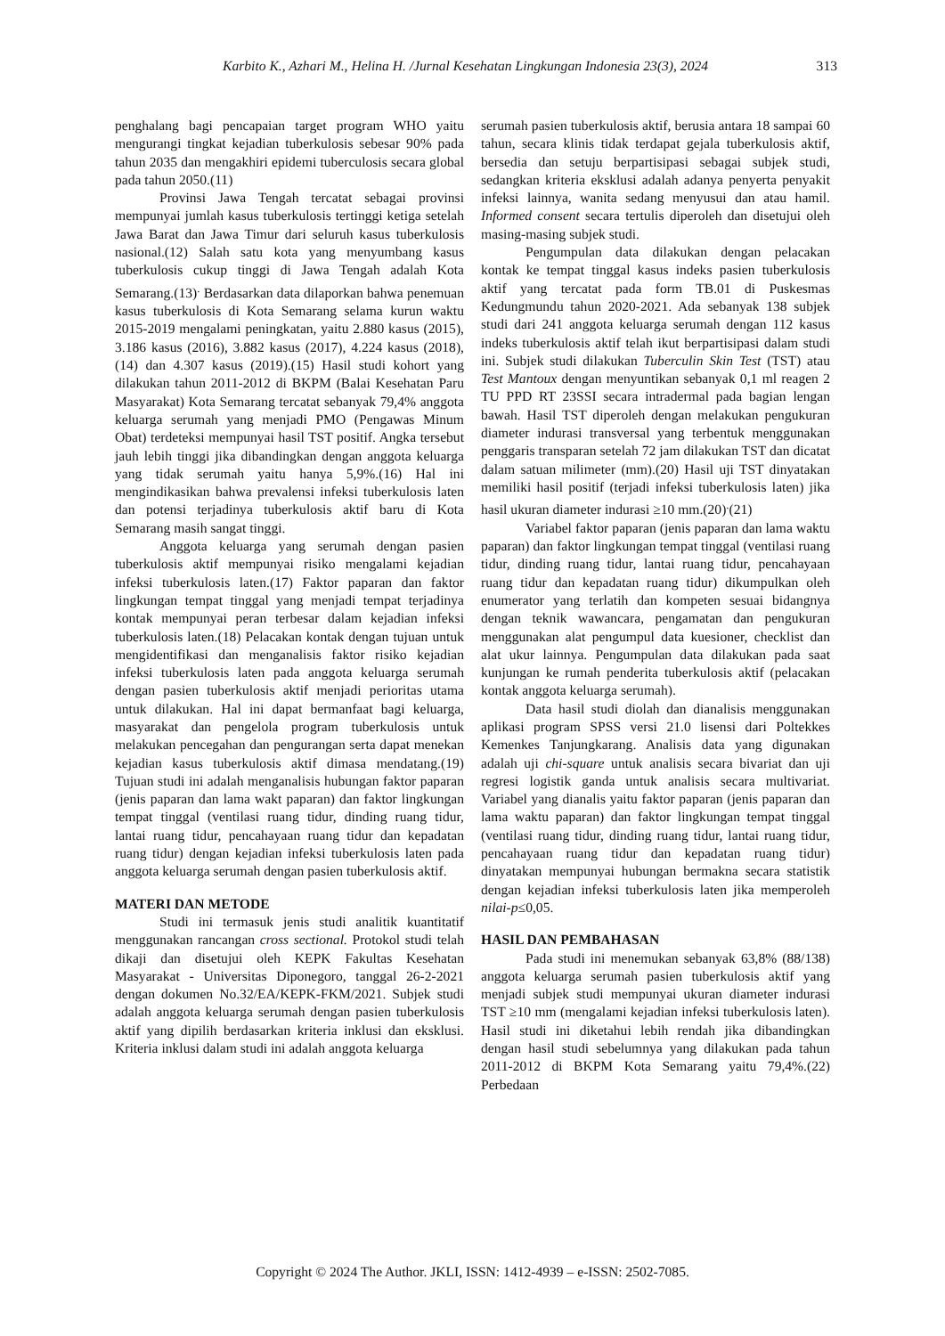Karbito K., Azhari M., Helina H. /Jurnal Kesehatan Lingkungan Indonesia 23(3), 2024 313
penghalang bagi pencapaian target program WHO yaitu mengurangi tingkat kejadian tuberkulosis sebesar 90% pada tahun 2035 dan mengakhiri epidemi tuberculosis secara global pada tahun 2050.(11)
Provinsi Jawa Tengah tercatat sebagai provinsi mempunyai jumlah kasus tuberkulosis tertinggi ketiga setelah Jawa Barat dan Jawa Timur dari seluruh kasus tuberkulosis nasional.(12) Salah satu kota yang menyumbang kasus tuberkulosis cukup tinggi di Jawa Tengah adalah Kota Semarang.(13)<sup>.</sup> Berdasarkan data dilaporkan bahwa penemuan kasus tuberkulosis di Kota Semarang selama kurun waktu 2015-2019 mengalami peningkatan, yaitu 2.880 kasus (2015), 3.186 kasus (2016), 3.882 kasus (2017), 4.224 kasus (2018),(14) dan 4.307 kasus (2019).(15) Hasil studi kohort yang dilakukan tahun 2011-2012 di BKPM (Balai Kesehatan Paru Masyarakat) Kota Semarang tercatat sebanyak 79,4% anggota keluarga serumah yang menjadi PMO (Pengawas Minum Obat) terdeteksi mempunyai hasil TST positif. Angka tersebut jauh lebih tinggi jika dibandingkan dengan anggota keluarga yang tidak serumah yaitu hanya 5,9%.(16) Hal ini mengindikasikan bahwa prevalensi infeksi tuberkulosis laten dan potensi terjadinya tuberkulosis aktif baru di Kota Semarang masih sangat tinggi.
Anggota keluarga yang serumah dengan pasien tuberkulosis aktif mempunyai risiko mengalami kejadian infeksi tuberkulosis laten.(17) Faktor paparan dan faktor lingkungan tempat tinggal yang menjadi tempat terjadinya kontak mempunyai peran terbesar dalam kejadian infeksi tuberkulosis laten.(18) Pelacakan kontak dengan tujuan untuk mengidentifikasi dan menganalisis faktor risiko kejadian infeksi tuberkulosis laten pada anggota keluarga serumah dengan pasien tuberkulosis aktif menjadi perioritas utama untuk dilakukan. Hal ini dapat bermanfaat bagi keluarga, masyarakat dan pengelola program tuberkulosis untuk melakukan pencegahan dan pengurangan serta dapat menekan kejadian kasus tuberkulosis aktif dimasa mendatang.(19) Tujuan studi ini adalah menganalisis hubungan faktor paparan (jenis paparan dan lama wakt paparan) dan faktor lingkungan tempat tinggal (ventilasi ruang tidur, dinding ruang tidur, lantai ruang tidur, pencahayaan ruang tidur dan kepadatan ruang tidur) dengan kejadian infeksi tuberkulosis laten pada anggota keluarga serumah dengan pasien tuberkulosis aktif.
MATERI DAN METODE
Studi ini termasuk jenis studi analitik kuantitatif menggunakan rancangan cross sectional. Protokol studi telah dikaji dan disetujui oleh KEPK Fakultas Kesehatan Masyarakat - Universitas Diponegoro, tanggal 26-2-2021 dengan dokumen No.32/EA/KEPK-FKM/2021. Subjek studi adalah anggota keluarga serumah dengan pasien tuberkulosis aktif yang dipilih berdasarkan kriteria inklusi dan eksklusi. Kriteria inklusi dalam studi ini adalah anggota keluarga
serumah pasien tuberkulosis aktif, berusia antara 18 sampai 60 tahun, secara klinis tidak terdapat gejala tuberkulosis aktif, bersedia dan setuju berpartisipasi sebagai subjek studi, sedangkan kriteria eksklusi adalah adanya penyerta penyakit infeksi lainnya, wanita sedang menyusui dan atau hamil. Informed consent secara tertulis diperoleh dan disetujui oleh masing-masing subjek studi.
Pengumpulan data dilakukan dengan pelacakan kontak ke tempat tinggal kasus indeks pasien tuberkulosis aktif yang tercatat pada form TB.01 di Puskesmas Kedungmundu tahun 2020-2021. Ada sebanyak 138 subjek studi dari 241 anggota keluarga serumah dengan 112 kasus indeks tuberkulosis aktif telah ikut berpartisipasi dalam studi ini. Subjek studi dilakukan Tuberculin Skin Test (TST) atau Test Mantoux dengan menyuntikan sebanyak 0,1 ml reagen 2 TU PPD RT 23SSI secara intradermal pada bagian lengan bawah. Hasil TST diperoleh dengan melakukan pengukuran diameter indurasi transversal yang terbentuk menggunakan penggaris transparan setelah 72 jam dilakukan TST dan dicatat dalam satuan milimeter (mm).(20) Hasil uji TST dinyatakan memiliki hasil positif (terjadi infeksi tuberkulosis laten) jika hasil ukuran diameter indurasi ≥10 mm.(20)<sup>.</sup>(21)
Variabel faktor paparan (jenis paparan dan lama waktu paparan) dan faktor lingkungan tempat tinggal (ventilasi ruang tidur, dinding ruang tidur, lantai ruang tidur, pencahayaan ruang tidur dan kepadatan ruang tidur) dikumpulkan oleh enumerator yang terlatih dan kompeten sesuai bidangnya dengan teknik wawancara, pengamatan dan pengukuran menggunakan alat pengumpul data kuesioner, checklist dan alat ukur lainnya. Pengumpulan data dilakukan pada saat kunjungan ke rumah penderita tuberkulosis aktif (pelacakan kontak anggota keluarga serumah).
Data hasil studi diolah dan dianalisis menggunakan aplikasi program SPSS versi 21.0 lisensi dari Poltekkes Kemenkes Tanjungkarang. Analisis data yang digunakan adalah uji chi-square untuk analisis secara bivariat dan uji regresi logistik ganda untuk analisis secara multivariat. Variabel yang dianalis yaitu faktor paparan (jenis paparan dan lama waktu paparan) dan faktor lingkungan tempat tinggal (ventilasi ruang tidur, dinding ruang tidur, lantai ruang tidur, pencahayaan ruang tidur dan kepadatan ruang tidur) dinyatakan mempunyai hubungan bermakna secara statistik dengan kejadian infeksi tuberkulosis laten jika memperoleh nilai-p≤0,05.
HASIL DAN PEMBAHASAN
Pada studi ini menemukan sebanyak 63,8% (88/138) anggota keluarga serumah pasien tuberkulosis aktif yang menjadi subjek studi mempunyai ukuran diameter indurasi TST ≥10 mm (mengalami kejadian infeksi tuberkulosis laten). Hasil studi ini diketahui lebih rendah jika dibandingkan dengan hasil studi sebelumnya yang dilakukan pada tahun 2011-2012 di BKPM Kota Semarang yaitu 79,4%.(22) Perbedaan
Copyright © 2024 The Author. JKLI, ISSN: 1412-4939 – e-ISSN: 2502-7085.